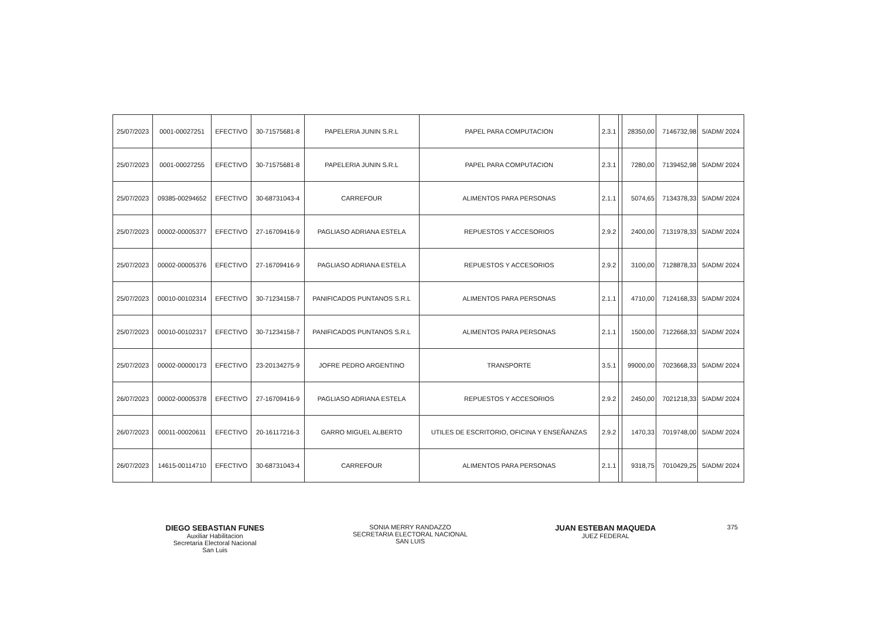| 25/07/2023 | 0001-00027251 | EFECTIVO | 30-71575681-8 | PAPELERIA JUNIN S.R.L | PAPEL PARA COMPUTACION | 2.3.1 | | 28350,00 | 7146732,98 | 5/ADM/ 2024 |
| 25/07/2023 | 0001-00027255 | EFECTIVO | 30-71575681-8 | PAPELERIA JUNIN S.R.L | PAPEL PARA COMPUTACION | 2.3.1 | | 7280,00 | 7139452,98 | 5/ADM/ 2024 |
| 25/07/2023 | 09385-00294652 | EFECTIVO | 30-68731043-4 | CARREFOUR | ALIMENTOS PARA PERSONAS | 2.1.1 | | 5074,65 | 7134378,33 | 5/ADM/ 2024 |
| 25/07/2023 | 00002-00005377 | EFECTIVO | 27-16709416-9 | PAGLIASO ADRIANA ESTELA | REPUESTOS Y ACCESORIOS | 2.9.2 | | 2400,00 | 7131978,33 | 5/ADM/ 2024 |
| 25/07/2023 | 00002-00005376 | EFECTIVO | 27-16709416-9 | PAGLIASO ADRIANA ESTELA | REPUESTOS Y ACCESORIOS | 2.9.2 | | 3100,00 | 7128878,33 | 5/ADM/ 2024 |
| 25/07/2023 | 00010-00102314 | EFECTIVO | 30-71234158-7 | PANIFICADOS PUNTANOS S.R.L | ALIMENTOS PARA PERSONAS | 2.1.1 | | 4710,00 | 7124168,33 | 5/ADM/ 2024 |
| 25/07/2023 | 00010-00102317 | EFECTIVO | 30-71234158-7 | PANIFICADOS PUNTANOS S.R.L | ALIMENTOS PARA PERSONAS | 2.1.1 | | 1500,00 | 7122668,33 | 5/ADM/ 2024 |
| 25/07/2023 | 00002-00000173 | EFECTIVO | 23-20134275-9 | JOFRE PEDRO ARGENTINO | TRANSPORTE | 3.5.1 | | 99000,00 | 7023668,33 | 5/ADM/ 2024 |
| 26/07/2023 | 00002-00005378 | EFECTIVO | 27-16709416-9 | PAGLIASO ADRIANA ESTELA | REPUESTOS Y ACCESORIOS | 2.9.2 | | 2450,00 | 7021218,33 | 5/ADM/ 2024 |
| 26/07/2023 | 00011-00020611 | EFECTIVO | 20-16117216-3 | GARRO MIGUEL ALBERTO | UTILES DE ESCRITORIO, OFICINA Y ENSEÑANZAS | 2.9.2 | | 1470,33 | 7019748,00 | 5/ADM/ 2024 |
| 26/07/2023 | 14615-00114710 | EFECTIVO | 30-68731043-4 | CARREFOUR | ALIMENTOS PARA PERSONAS | 2.1.1 | | 9318,75 | 7010429,25 | 5/ADM/ 2024 |
DIEGO SEBASTIAN FUNES
Auxiliar Habilitacion
Secretaria Electoral Nacional
San Luis
SONIA MERRY RANDAZZO
SECRETARIA ELECTORAL NACIONAL
SAN LUIS
JUAN ESTEBAN MAQUEDA
JUEZ FEDERAL
375